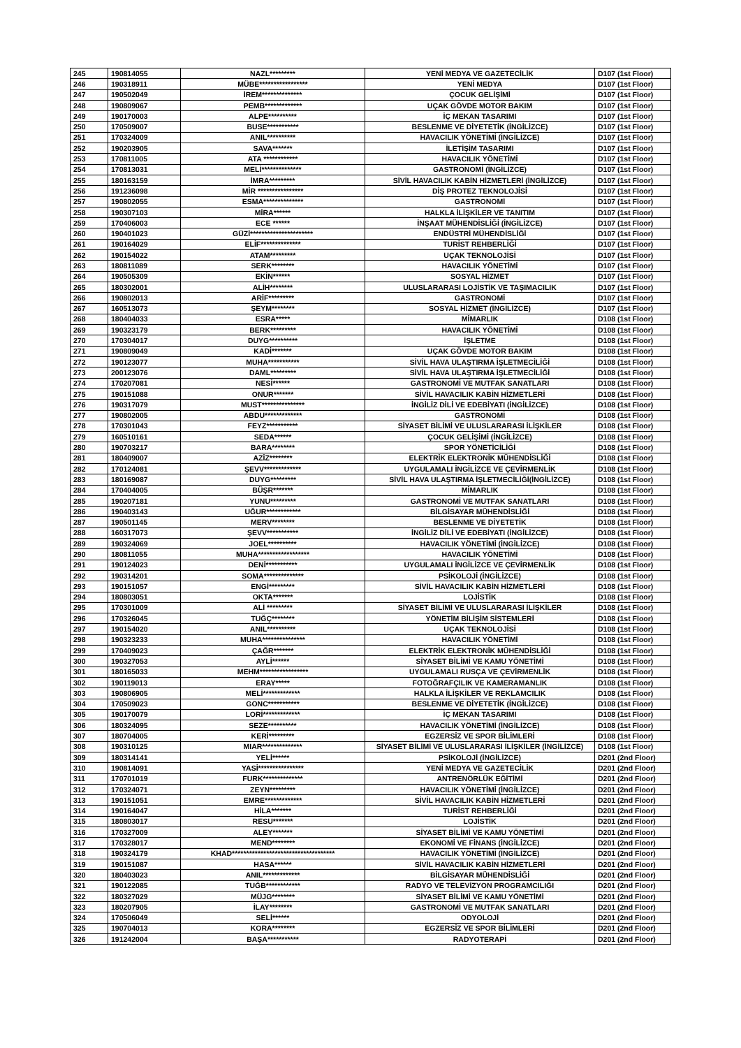| 245 | 190814055 | NAZL********* | YENİ MEDYA VE GAZETECİLİK | D107 (1st Floor) |
| 246 | 190318911 | MÜBE***************** | YENİ MEDYA | D107 (1st Floor) |
| 247 | 190502049 | İREM************** | ÇOCUK GELİŞİMİ | D107 (1st Floor) |
| 248 | 190809067 | PEMB************* | UÇAK GÖVDE MOTOR BAKIM | D107 (1st Floor) |
| 249 | 190170003 | ALPE********** | İÇ MEKAN TASARIMI | D107 (1st Floor) |
| 250 | 170509007 | BUSE*********** | BESLENME VE DİYETETİK (İNGİLİZCE) | D107 (1st Floor) |
| 251 | 170324009 | ANIL********** | HAVACILIK YÖNETİMİ (İNGİLİZCE) | D107 (1st Floor) |
| 252 | 190203905 | SAVA******* | İLETİŞİM TASARIMI | D107 (1st Floor) |
| 253 | 170811005 | ATA ************ | HAVACILIK YÖNETİMİ | D107 (1st Floor) |
| 254 | 170813031 | MELİ************** | GASTRONOMİ (İNGİLİZCE) | D107 (1st Floor) |
| 255 | 180163159 | İMRA********* | SİVİL HAVACILIK KABİN HİZMETLERİ (İNGİLİZCE) | D107 (1st Floor) |
| 256 | 191236098 | MİR **************** | DİŞ PROTEZ TEKNOLOJİSİ | D107 (1st Floor) |
| 257 | 190802055 | ESMA************** | GASTRONOMİ | D107 (1st Floor) |
| 258 | 190307103 | MİRA****** | HALKLA İLİŞKİLER VE TANITIM | D107 (1st Floor) |
| 259 | 170406003 | ECE ****** | İNŞAAT MÜHENDİSLİĞİ (İNGİLİZCE) | D107 (1st Floor) |
| 260 | 190401023 | GÜZİ********************** | ENDÜSTRİ MÜHENDİSLİĞİ | D107 (1st Floor) |
| 261 | 190164029 | ELİF************** | TURİST REHBERLİĞİ | D107 (1st Floor) |
| 262 | 190154022 | ATAM********* | UÇAK TEKNOLOJİSİ | D107 (1st Floor) |
| 263 | 180811089 | SERK******** | HAVACILIK YÖNETİMİ | D107 (1st Floor) |
| 264 | 190505309 | EKİN****** | SOSYAL HİZMET | D107 (1st Floor) |
| 265 | 180302001 | ALİH******** | ULUSLARARASI LOJİSTİK VE TAŞIMACILIK | D107 (1st Floor) |
| 266 | 190802013 | ARİF********* | GASTRONOMİ | D107 (1st Floor) |
| 267 | 160513073 | ŞEYM******** | SOSYAL HİZMET (İNGİLİZCE) | D107 (1st Floor) |
| 268 | 180404033 | ESRA***** | MİMARLIK | D108 (1st Floor) |
| 269 | 190323179 | BERK********* | HAVACILIK YÖNETİMİ | D108 (1st Floor) |
| 270 | 170304017 | DUYG********** | İŞLETME | D108 (1st Floor) |
| 271 | 190809049 | KADİ******* | UÇAK GÖVDE MOTOR BAKIM | D108 (1st Floor) |
| 272 | 190123077 | MUHA*********** | SİVİL HAVA ULAŞTIRMA İŞLETMECİLİĞİ | D108 (1st Floor) |
| 273 | 200123076 | DAML********* | SİVİL HAVA ULAŞTIRMA İŞLETMECİLİĞİ | D108 (1st Floor) |
| 274 | 170207081 | NESİ****** | GASTRONOMİ VE MUTFAK SANATLARI | D108 (1st Floor) |
| 275 | 190151088 | ONUR******* | SİVİL HAVACILIK KABİN HİZMETLERİ | D108 (1st Floor) |
| 276 | 190317079 | MUST*************** | İNGİLİZ DİLİ VE EDEBİYATI (İNGİLİZCE) | D108 (1st Floor) |
| 277 | 190802005 | ABDU************* | GASTRONOMİ | D108 (1st Floor) |
| 278 | 170301043 | FEYZ*********** | SİYASET BİLİMİ VE ULUSLARARASI İLİŞKİLER | D108 (1st Floor) |
| 279 | 160510161 | SEDA****** | ÇOCUK GELİŞİMİ (İNGİLİZCE) | D108 (1st Floor) |
| 280 | 190703217 | BARA******** | SPOR YÖNETİCİLİĞİ | D108 (1st Floor) |
| 281 | 180409007 | AZİZ******** | ELEKTRİK ELEKTRONİK MÜHENDİSLİĞİ | D108 (1st Floor) |
| 282 | 170124081 | ŞEVV************* | UYGULAMALI İNGİLİZCE VE ÇEVİRMENLİK | D108 (1st Floor) |
| 283 | 180169087 | DUYG********* | SİVİL HAVA ULAŞTIRMA İŞLETMECİLİĞİ(İNGİLİZCE) | D108 (1st Floor) |
| 284 | 170404005 | BÜŞR******* | MİMARLIK | D108 (1st Floor) |
| 285 | 190207181 | YUNU********* | GASTRONOMİ VE MUTFAK SANATLARI | D108 (1st Floor) |
| 286 | 190403143 | UĞUR************ | BİLGİSAYAR MÜHENDİSLİĞİ | D108 (1st Floor) |
| 287 | 190501145 | MERV******** | BESLENME VE DİYETETİK | D108 (1st Floor) |
| 288 | 160317073 | ŞEVV*********** | İNGİLİZ DİLİ VE EDEBİYATI (İNGİLİZCE) | D108 (1st Floor) |
| 289 | 190324069 | JOEL********** | HAVACILIK YÖNETİMİ (İNGİLİZCE) | D108 (1st Floor) |
| 290 | 180811055 | MUHA****************** | HAVACILIK YÖNETİMİ | D108 (1st Floor) |
| 291 | 190124023 | DENİ*********** | UYGULAMALI İNGİLİZCE VE ÇEVİRMENLİK | D108 (1st Floor) |
| 292 | 190314201 | SOMA************** | PSİKOLOJİ (İNGİLİZCE) | D108 (1st Floor) |
| 293 | 190151057 | ENGİ********* | SİVİL HAVACILIK KABİN HİZMETLERİ | D108 (1st Floor) |
| 294 | 180803051 | OKTA******* | LOJİSTİK | D108 (1st Floor) |
| 295 | 170301009 | ALİ ********* | SİYASET BİLİMİ VE ULUSLARARASI İLİŞKİLER | D108 (1st Floor) |
| 296 | 170326045 | TUĞÇ******** | YÖNETİM BİLİŞİM SİSTEMLERİ | D108 (1st Floor) |
| 297 | 190154020 | ANIL********** | UÇAK TEKNOLOJİSİ | D108 (1st Floor) |
| 298 | 190323233 | MUHA*************** | HAVACILIK YÖNETİMİ | D108 (1st Floor) |
| 299 | 170409023 | ÇAĞR******* | ELEKTRİK ELEKTRONİK MÜHENDİSLİĞİ | D108 (1st Floor) |
| 300 | 190327053 | AYLİ****** | SİYASET BİLİMİ VE KAMU YÖNETİMİ | D108 (1st Floor) |
| 301 | 180165033 | MEHM***************** | UYGULAMALI RUSÇA VE ÇEVİRMENLİK | D108 (1st Floor) |
| 302 | 190119013 | ERAY***** | FOTOĞRAFÇILIK VE KAMERAMANLIK | D108 (1st Floor) |
| 303 | 190806905 | MELİ************* | HALKLA İLİŞKİLER VE REKLAMCILIK | D108 (1st Floor) |
| 304 | 170509023 | GONC*********** | BESLENME VE DİYETETİK (İNGİLİZCE) | D108 (1st Floor) |
| 305 | 190170079 | LORİ************* | İÇ MEKAN TASARIMI | D108 (1st Floor) |
| 306 | 180324095 | SEZE********** | HAVACILIK YÖNETİMİ (İNGİLİZCE) | D108 (1st Floor) |
| 307 | 180704005 | KERİ********* | EGZERSİZ VE SPOR BİLİMLERİ | D108 (1st Floor) |
| 308 | 190310125 | MIAR************** | SİYASET BİLİMİ VE ULUSLARARASI İLİŞKİLER (İNGİLİZCE) | D108 (1st Floor) |
| 309 | 180314141 | YELİ****** | PSİKOLOJİ (İNGİLİZCE) | D201 (2nd Floor) |
| 310 | 190814091 | YASİ**************** | YENİ MEDYA VE GAZETECİLİK | D201 (2nd Floor) |
| 311 | 170701019 | FURK************** | ANTRENÖRLÜK EĞİTİMİ | D201 (2nd Floor) |
| 312 | 170324071 | ZEYN********* | HAVACILIK YÖNETİMİ (İNGİLİZCE) | D201 (2nd Floor) |
| 313 | 190151051 | EMRE************* | SİVİL HAVACILIK KABİN HİZMETLERİ | D201 (2nd Floor) |
| 314 | 190164047 | HİLA******* | TURİST REHBERLİĞİ | D201 (2nd Floor) |
| 315 | 180803017 | RESU******* | LOJİSTİK | D201 (2nd Floor) |
| 316 | 170327009 | ALEY******* | SİYASET BİLİMİ VE KAMU YÖNETİMİ | D201 (2nd Floor) |
| 317 | 170328017 | MEND******** | EKONOMİ VE FİNANS (İNGİLİZCE) | D201 (2nd Floor) |
| 318 | 190324179 | KHAD************************************ | HAVACILIK YÖNETİMİ (İNGİLİZCE) | D201 (2nd Floor) |
| 319 | 190151087 | HASA****** | SİVİL HAVACILIK KABİN HİZMETLERİ | D201 (2nd Floor) |
| 320 | 180403023 | ANIL************* | BİLGİSAYAR MÜHENDİSLİĞİ | D201 (2nd Floor) |
| 321 | 190122085 | TUĞB************ | RADYO VE TELEVİZYON PROGRAMCILIĞI | D201 (2nd Floor) |
| 322 | 180327029 | MÜJG******** | SİYASET BİLİMİ VE KAMU YÖNETİMİ | D201 (2nd Floor) |
| 323 | 180207905 | İLAY******** | GASTRONOMİ VE MUTFAK SANATLARI | D201 (2nd Floor) |
| 324 | 170506049 | SELİ****** | ODYOLOJİ | D201 (2nd Floor) |
| 325 | 190704013 | KORA******** | EGZERSİZ VE SPOR BİLİMLERİ | D201 (2nd Floor) |
| 326 | 191242004 | BAŞA*********** | RADYOTERAPİ | D201 (2nd Floor) |